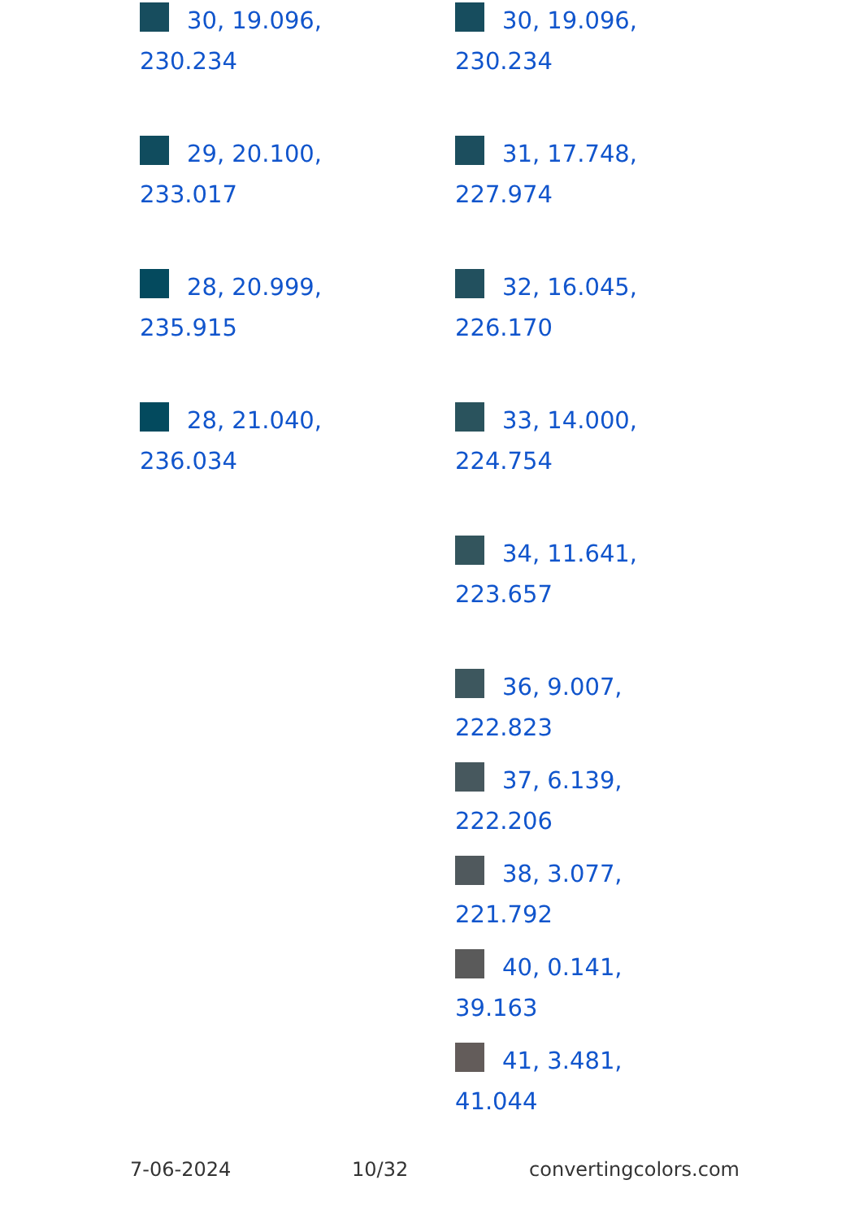30, 19.096, 230.234
29, 20.100, 233.017
28, 20.999, 235.915
28, 21.040, 236.034
30, 19.096, 230.234
31, 17.748, 227.974
32, 16.045, 226.170
33, 14.000, 224.754
34, 11.641, 223.657
36, 9.007, 222.823
37, 6.139, 222.206
38, 3.077, 221.792
40, 0.141, 39.163
41, 3.481, 41.044
7-06-2024 10/32 convertingcolors.com